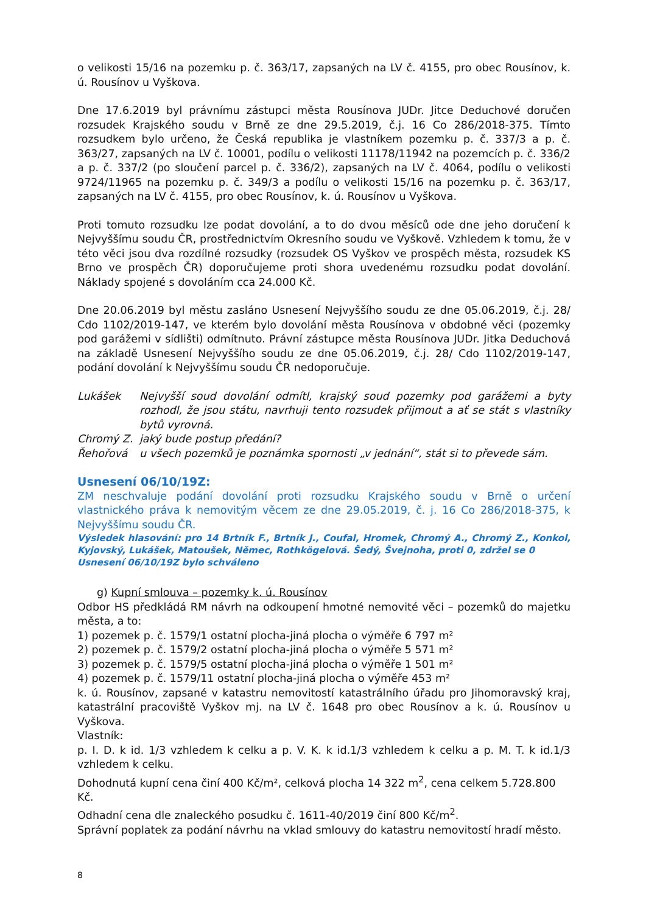o velikosti 15/16 na pozemku p. č. 363/17, zapsaných na LV č. 4155, pro obec Rousínov, k. ú. Rousínov u Vyškova.
Dne 17.6.2019 byl právnímu zástupci města Rousínova JUDr. Jitce Deduchové doručen rozsudek Krajského soudu v Brně ze dne 29.5.2019, č.j. 16 Co 286/2018-375. Tímto rozsudkem bylo určeno, že Česká republika je vlastníkem pozemku p. č. 337/3 a p. č. 363/27, zapsaných na LV č. 10001, podílu o velikosti 11178/11942 na pozemcích p. č. 336/2 a p. č. 337/2 (po sloučení parcel p. č. 336/2), zapsaných na LV č. 4064, podílu o velikosti 9724/11965 na pozemku p. č. 349/3 a podílu o velikosti 15/16 na pozemku p. č. 363/17, zapsaných na LV č. 4155, pro obec Rousínov, k. ú. Rousínov u Vyškova.
Proti tomuto rozsudku lze podat dovolání, a to do dvou měsíců ode dne jeho doručení k Nejvyššímu soudu ČR, prostřednictvím Okresního soudu ve Vyškově. Vzhledem k tomu, že v této věci jsou dva rozdílné rozsudky (rozsudek OS Vyškov ve prospěch města, rozsudek KS Brno ve prospěch ČR) doporučujeme proti shora uvedenému rozsudku podat dovolání. Náklady spojené s dovoláním cca 24.000 Kč.
Dne 20.06.2019 byl městu zasláno Usnesení Nejvyššího soudu ze dne 05.06.2019, č.j. 28/ Cdo 1102/2019-147, ve kterém bylo dovolání města Rousínova v obdobné věci (pozemky pod garážemi v sídlišti) odmítnuto. Právní zástupce města Rousínova JUDr. Jitka Deduchová na základě Usnesení Nejvyššího soudu ze dne 05.06.2019, č.j. 28/ Cdo 1102/2019-147, podání dovolání k Nejvyššímu soudu ČR nedoporučuje.
Lukášek Nejvyšší soud dovolání odmítl, krajský soud pozemky pod garážemi a byty rozhodl, že jsou státu, navrhuji tento rozsudek přijmout a ať se stát s vlastníky bytů vyrovná.
Chromý Z. jaký bude postup předání?
Řehořová u všech pozemků je poznámka spornosti „v jednání“, stát si to převede sám.
Usnesení 06/10/19Z:
ZM neschvaluje podání dovolání proti rozsudku Krajského soudu v Brně o určení vlastnického práva k nemovitým věcem ze dne 29.05.2019, č. j. 16 Co 286/2018-375, k Nejvyššímu soudu ČR.
Výsledek hlasování: pro 14 Brtník F., Brtník J., Coufal, Hromek, Chromý A., Chromý Z., Konkol, Kyjovský, Lukášek, Matoušek, Němec, Rothkögelová. Šedý, Švejnoha, proti 0, zdržel se 0
Usnesení 06/10/19Z bylo schváleno
g) Kupní smlouva – pozemky k. ú. Rousínov
Odbor HS předkládá RM návrh na odkoupení hmotné nemovité věci – pozemků do majetku města, a to:
1) pozemek p. č. 1579/1 ostatní plocha-jiná plocha o výměře 6 797 m²
2) pozemek p. č. 1579/2 ostatní plocha-jiná plocha o výměře 5 571 m²
3) pozemek p. č. 1579/5 ostatní plocha-jiná plocha o výměře 1 501 m²
4) pozemek p. č. 1579/11 ostatní plocha-jiná plocha o výměře 453 m²
k. ú. Rousínov, zapsané v katastru nemovitostí katastrálního úřadu pro Jihomoravský kraj, katastrální pracoviště Vyškov mj. na LV č. 1648 pro obec Rousínov a k. ú. Rousínov u Vyškova.
Vlastník:
p. I. D. k id. 1/3 vzhledem k celku a p. V. K. k id.1/3 vzhledem k celku a p. M. T. k id.1/3 vzhledem k celku.
Dohodnutá kupní cena činí 400 Kč/m², celková plocha 14 322 m<sup>2</sup>, cena celkem 5.728.800 Kč.
Odhadní cena dle znaleckého posudku č. 1611-40/2019 činí 800 Kč/m<sup>2</sup>.
Správní poplatek za podání návrhu na vklad smlouvy do katastru nemovitostí hradí město.
8